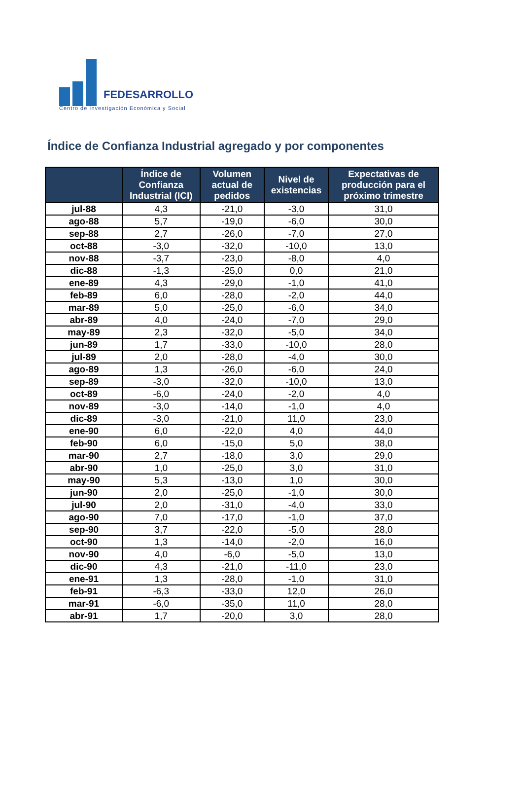FEDESARROLLO
Centro de Investigación Económica y Social
Índice de Confianza Industrial agregado y por componentes
| | Índice de Confianza Industrial (ICI) | Volumen actual de pedidos | Nivel de existencias | Expectativas de producción para el próximo trimestre |
| --- | --- | --- | --- | --- |
| jul-88 | 4,3 | -21,0 | -3,0 | 31,0 |
| ago-88 | 5,7 | -19,0 | -6,0 | 30,0 |
| sep-88 | 2,7 | -26,0 | -7,0 | 27,0 |
| oct-88 | -3,0 | -32,0 | -10,0 | 13,0 |
| nov-88 | -3,7 | -23,0 | -8,0 | 4,0 |
| dic-88 | -1,3 | -25,0 | 0,0 | 21,0 |
| ene-89 | 4,3 | -29,0 | -1,0 | 41,0 |
| feb-89 | 6,0 | -28,0 | -2,0 | 44,0 |
| mar-89 | 5,0 | -25,0 | -6,0 | 34,0 |
| abr-89 | 4,0 | -24,0 | -7,0 | 29,0 |
| may-89 | 2,3 | -32,0 | -5,0 | 34,0 |
| jun-89 | 1,7 | -33,0 | -10,0 | 28,0 |
| jul-89 | 2,0 | -28,0 | -4,0 | 30,0 |
| ago-89 | 1,3 | -26,0 | -6,0 | 24,0 |
| sep-89 | -3,0 | -32,0 | -10,0 | 13,0 |
| oct-89 | -6,0 | -24,0 | -2,0 | 4,0 |
| nov-89 | -3,0 | -14,0 | -1,0 | 4,0 |
| dic-89 | -3,0 | -21,0 | 11,0 | 23,0 |
| ene-90 | 6,0 | -22,0 | 4,0 | 44,0 |
| feb-90 | 6,0 | -15,0 | 5,0 | 38,0 |
| mar-90 | 2,7 | -18,0 | 3,0 | 29,0 |
| abr-90 | 1,0 | -25,0 | 3,0 | 31,0 |
| may-90 | 5,3 | -13,0 | 1,0 | 30,0 |
| jun-90 | 2,0 | -25,0 | -1,0 | 30,0 |
| jul-90 | 2,0 | -31,0 | -4,0 | 33,0 |
| ago-90 | 7,0 | -17,0 | -1,0 | 37,0 |
| sep-90 | 3,7 | -22,0 | -5,0 | 28,0 |
| oct-90 | 1,3 | -14,0 | -2,0 | 16,0 |
| nov-90 | 4,0 | -6,0 | -5,0 | 13,0 |
| dic-90 | 4,3 | -21,0 | -11,0 | 23,0 |
| ene-91 | 1,3 | -28,0 | -1,0 | 31,0 |
| feb-91 | -6,3 | -33,0 | 12,0 | 26,0 |
| mar-91 | -6,0 | -35,0 | 11,0 | 28,0 |
| abr-91 | 1,7 | -20,0 | 3,0 | 28,0 |